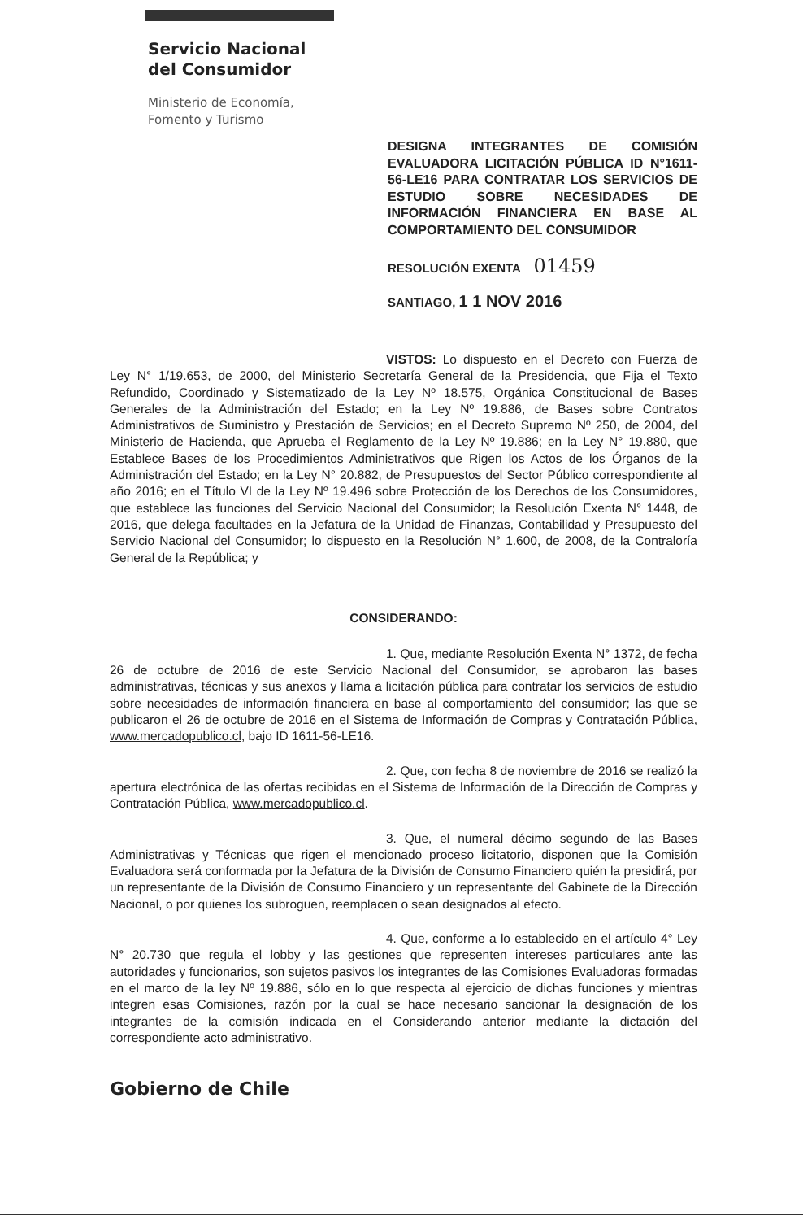Servicio Nacional
del Consumidor
Ministerio de Economía,
Fomento y Turismo
DESIGNA INTEGRANTES DE COMISIÓN EVALUADORA LICITACIÓN PÚBLICA ID N°1611-56-LE16 PARA CONTRATAR LOS SERVICIOS DE ESTUDIO SOBRE NECESIDADES DE INFORMACIÓN FINANCIERA EN BASE AL COMPORTAMIENTO DEL CONSUMIDOR
RESOLUCIÓN EXENTA 01459
SANTIAGO, 1 1 NOV 2016
VISTOS: Lo dispuesto en el Decreto con Fuerza de Ley N° 1/19.653, de 2000, del Ministerio Secretaría General de la Presidencia, que Fija el Texto Refundido, Coordinado y Sistematizado de la Ley Nº 18.575, Orgánica Constitucional de Bases Generales de la Administración del Estado; en la Ley Nº 19.886, de Bases sobre Contratos Administrativos de Suministro y Prestación de Servicios; en el Decreto Supremo Nº 250, de 2004, del Ministerio de Hacienda, que Aprueba el Reglamento de la Ley Nº 19.886; en la Ley N° 19.880, que Establece Bases de los Procedimientos Administrativos que Rigen los Actos de los Órganos de la Administración del Estado; en la Ley N° 20.882, de Presupuestos del Sector Público correspondiente al año 2016; en el Título VI de la Ley Nº 19.496 sobre Protección de los Derechos de los Consumidores, que establece las funciones del Servicio Nacional del Consumidor; la Resolución Exenta N° 1448, de 2016, que delega facultades en la Jefatura de la Unidad de Finanzas, Contabilidad y Presupuesto del Servicio Nacional del Consumidor; lo dispuesto en la Resolución N° 1.600, de 2008, de la Contraloría General de la República; y
CONSIDERANDO:
1. Que, mediante Resolución Exenta N° 1372, de fecha 26 de octubre de 2016 de este Servicio Nacional del Consumidor, se aprobaron las bases administrativas, técnicas y sus anexos y llama a licitación pública para contratar los servicios de estudio sobre necesidades de información financiera en base al comportamiento del consumidor; las que se publicaron el 26 de octubre de 2016 en el Sistema de Información de Compras y Contratación Pública, www.mercadopublico.cl, bajo ID 1611-56-LE16.
2. Que, con fecha 8 de noviembre de 2016 se realizó la apertura electrónica de las ofertas recibidas en el Sistema de Información de la Dirección de Compras y Contratación Pública, www.mercadopublico.cl.
3. Que, el numeral décimo segundo de las Bases Administrativas y Técnicas que rigen el mencionado proceso licitatorio, disponen que la Comisión Evaluadora será conformada por la Jefatura de la División de Consumo Financiero quién la presidirá, por un representante de la División de Consumo Financiero y un representante del Gabinete de la Dirección Nacional, o por quienes los subroguen, reemplacen o sean designados al efecto.
4. Que, conforme a lo establecido en el artículo 4° Ley N° 20.730 que regula el lobby y las gestiones que representen intereses particulares ante las autoridades y funcionarios, son sujetos pasivos los integrantes de las Comisiones Evaluadoras formadas en el marco de la ley Nº 19.886, sólo en lo que respecta al ejercicio de dichas funciones y mientras integren esas Comisiones, razón por la cual se hace necesario sancionar la designación de los integrantes de la comisión indicada en el Considerando anterior mediante la dictación del correspondiente acto administrativo.
Gobierno de Chile